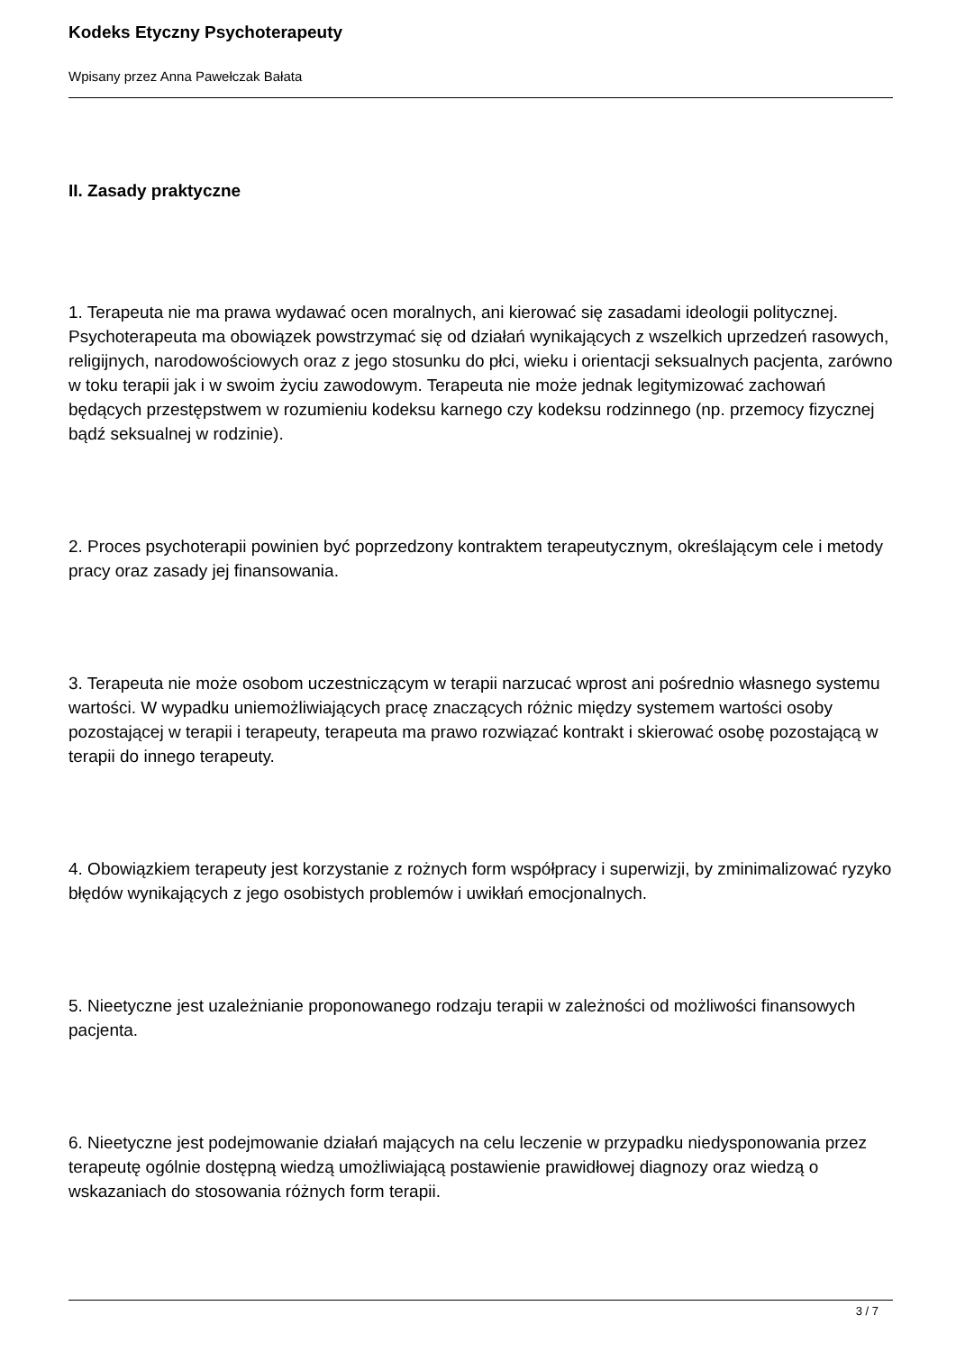Kodeks Etyczny Psychoterapeuty
Wpisany przez Anna Pawełczak Bałata
II. Zasady praktyczne
1. Terapeuta nie ma prawa wydawać ocen moralnych, ani kierować się zasadami ideologii politycznej. Psychoterapeuta ma obowiązek powstrzymać się od działań wynikających z wszelkich uprzedzeń rasowych, religijnych, narodowościowych oraz z jego stosunku do płci, wieku i orientacji seksualnych pacjenta, zarówno w toku terapii jak i w swoim życiu zawodowym. Terapeuta nie może jednak legitymizować zachowań będących przestępstwem w rozumieniu kodeksu karnego czy kodeksu rodzinnego (np. przemocy fizycznej bądź seksualnej w rodzinie).
2. Proces psychoterapii powinien być poprzedzony kontraktem terapeutycznym, określającym cele i metody pracy oraz zasady jej finansowania.
3. Terapeuta nie może osobom uczestniczącym w terapii narzucać wprost ani pośrednio własnego systemu wartości. W wypadku uniemożliwiających pracę znaczących różnic między systemem wartości osoby pozostającej w terapii i terapeuty, terapeuta ma prawo rozwiązać kontrakt i skierować osobę pozostającą w terapii do innego terapeuty.
4. Obowiązkiem terapeuty jest korzystanie z rożnych form współpracy i superwizji, by zminimalizować ryzyko błędów wynikających z jego osobistych problemów i uwikłań emocjonalnych.
5. Nieetyczne jest uzależnianie proponowanego rodzaju terapii w zależności od możliwości finansowych pacjenta.
6. Nieetyczne jest podejmowanie działań mających na celu leczenie w przypadku niedysponowania przez terapeutę ogólnie dostępną wiedzą umożliwiającą postawienie prawidłowej diagnozy oraz wiedzą o wskazaniach do stosowania różnych form terapii.
3 / 7